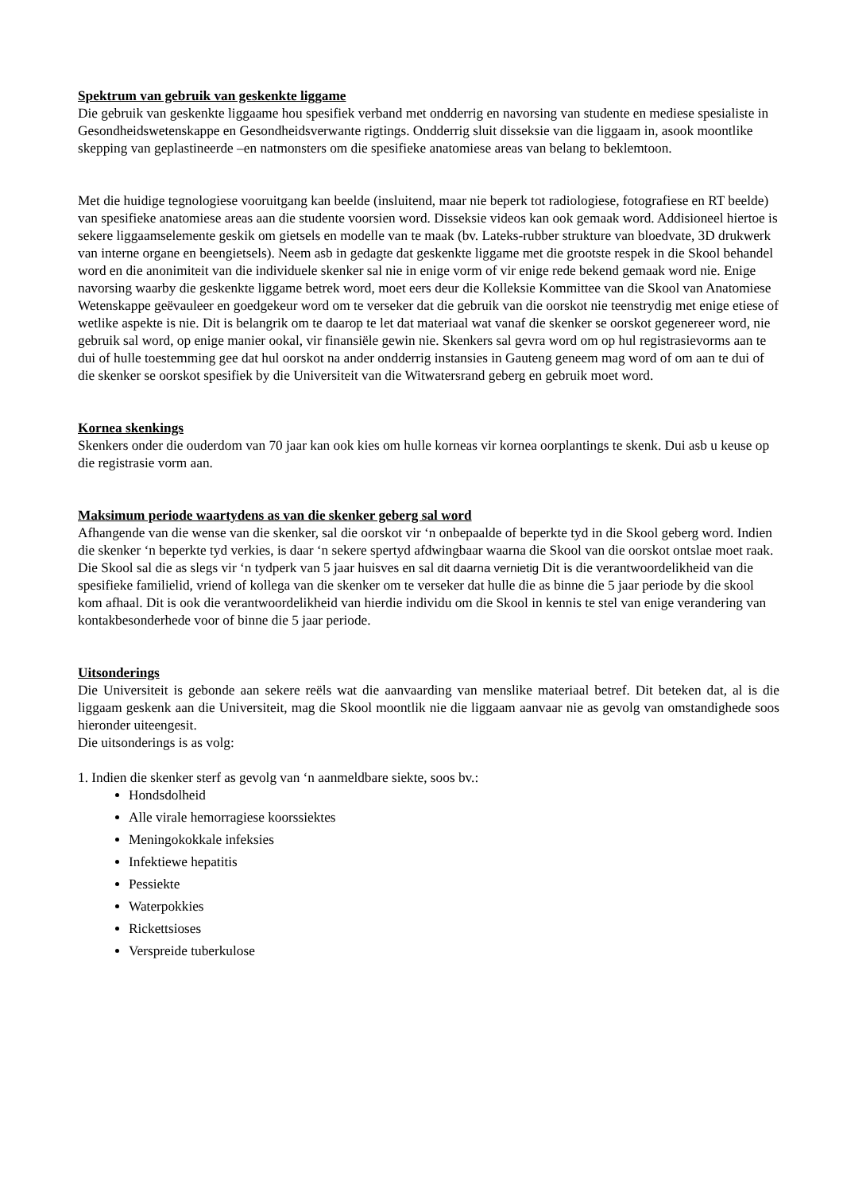Spektrum van gebruik van geskenkte liggame
Die gebruik van geskenkte liggaame hou spesifiek verband met ondderrig en navorsing van studente en mediese spesialiste in Gesondheidswetenskappe en Gesondheidsverwante rigtings. Ondderrig sluit disseksie van die liggaam in, asook moontlike skepping van geplastineerde –en natmonsters om die spesifieke anatomiese areas van belang to beklemtoon.
Met die huidige tegnologiese vooruitgang kan beelde (insluitend, maar nie beperk tot radiologiese, fotografiese en RT beelde) van spesifieke anatomiese areas aan die studente voorsien word. Disseksie videos kan ook gemaak word. Addisioneel hiertoe is sekere liggaamselemente geskik om gietsels en modelle van te maak (bv. Lateks-rubber strukture van bloedvate, 3D drukwerk van interne organe en beengietsels). Neem asb in gedagte dat geskenkte liggame met die grootste respek in die Skool behandel word en die anonimiteit van die individuele skenker sal nie in enige vorm of vir enige rede bekend gemaak word nie. Enige navorsing waarby die geskenkte liggame betrek word, moet eers deur die Kolleksie Kommittee van die Skool van Anatomiese Wetenskappe geëvauleer en goedgekeur word om te verseker dat die gebruik van die oorskot nie teenstrydig met enige etiese of wetlike aspekte is nie. Dit is belangrik om te daarop te let dat materiaal wat vanaf die skenker se oorskot gegenereer word, nie gebruik sal word, op enige manier ookal, vir finansiële gewin nie. Skenkers sal gevra word om op hul registrasievorms aan te dui of hulle toestemming gee dat hul oorskot na ander ondderrig instansies in Gauteng geneem mag word of om aan te dui of die skenker se oorskot spesifiek by die Universiteit van die Witwatersrand geberg en gebruik moet word.
Kornea skenkings
Skenkers onder die ouderdom van 70 jaar kan ook kies om hulle korneas vir kornea oorplantings te skenk. Dui asb u keuse op die registrasie vorm aan.
Maksimum periode waartydens as van die skenker geberg sal word
Afhangende van die wense van die skenker, sal die oorskot vir ‘n onbepaalde of beperkte tyd in die Skool geberg word. Indien die skenker ‘n beperkte tyd verkies, is daar ‘n sekere spertyd afdwingbaar waarna die Skool van die oorskot ontslae moet raak. Die Skool sal die as slegs vir ‘n tydperk van 5 jaar huisves en sal dit daarna vernietig Dit is die verantwoordelikheid van die spesifieke familielid, vriend of kollega van die skenker om te verseker dat hulle die as binne die 5 jaar periode by die skool kom afhaal. Dit is ook die verantwoordelikheid van hierdie individu om die Skool in kennis te stel van enige verandering van kontakbesonderhede voor of binne die 5 jaar periode.
Uitsonderings
Die Universiteit is gebonde aan sekere reëls wat die aanvaarding van menslike materiaal betref. Dit beteken dat, al is die liggaam geskenk aan die Universiteit, mag die Skool moontlik nie die liggaam aanvaar nie as gevolg van omstandighede soos hieronder uiteengesit.
Die uitsonderings is as volg:
1. Indien die skenker sterf as gevolg van ‘n aanmeldbare siekte, soos bv.:
Hondsdolheid
Alle virale hemorragiese koorssiektes
Meningokokkale infeksies
Infektiewe hepatitis
Pessiekte
Waterpokkies
Rickettsioses
Verspreide tuberkulose